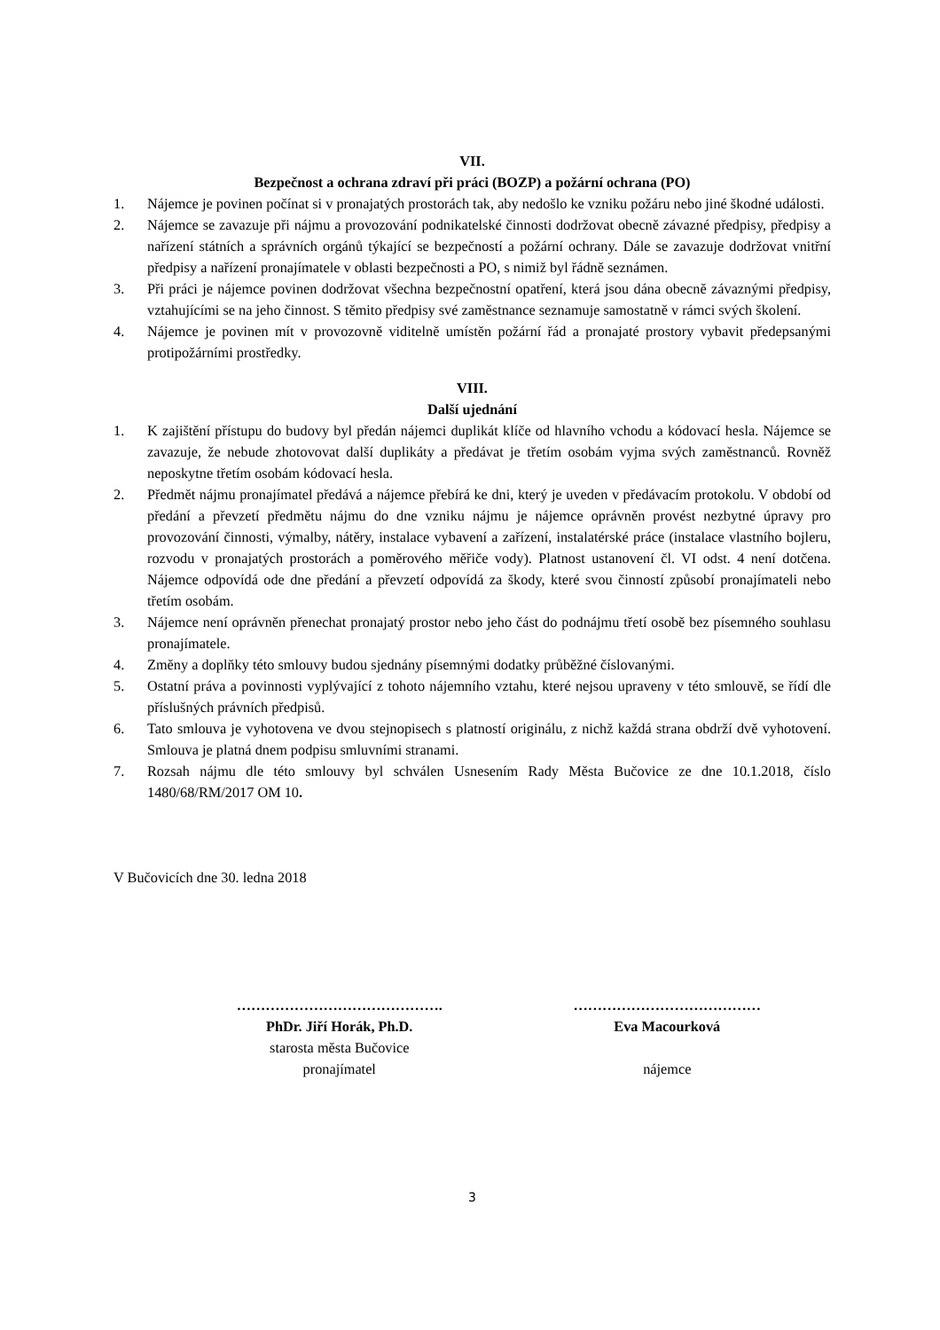VII.
Bezpečnost a ochrana zdraví při práci (BOZP) a požární ochrana (PO)
1. Nájemce je povinen počínat si v pronajatých prostorách tak, aby nedošlo ke vzniku požáru nebo jiné škodné události.
2. Nájemce se zavazuje při nájmu a provozování podnikatelské činnosti dodržovat obecně závazné předpisy, předpisy a nařízení státních a správních orgánů týkající se bezpečností a požární ochrany. Dále se zavazuje dodržovat vnitřní předpisy a nařízení pronajímatele v oblasti bezpečnosti a PO, s nimiž byl řádně seznámen.
3. Při práci je nájemce povinen dodržovat všechna bezpečnostní opatření, která jsou dána obecně závaznými předpisy, vztahujícími se na jeho činnost. S těmito předpisy své zaměstnance seznamuje samostatně v rámci svých školení.
4. Nájemce je povinen mít v provozovně viditelně umístěn požární řád a pronajaté prostory vybavit předepsanými protipožárními prostředky.
VIII.
Další ujednání
1. K zajištění přístupu do budovy byl předán nájemci duplikát klíče od hlavního vchodu a kódovací hesla. Nájemce se zavazuje, že nebude zhotovovat další duplikáty a předávat je třetím osobám vyjma svých zaměstnanců. Rovněž neposkytne třetím osobám kódovací hesla.
2. Předmět nájmu pronajímatel předává a nájemce přebírá ke dni, který je uveden v předávacím protokolu. V období od předání a převzetí předmětu nájmu do dne vzniku nájmu je nájemce oprávněn provést nezbytné úpravy pro provozování činnosti, výmalby, nátěry, instalace vybavení a zařízení, instalatérské práce (instalace vlastního bojleru, rozvodu v pronajatých prostorách a poměrového měřiče vody). Platnost ustanovení čl. VI odst. 4 není dotčena. Nájemce odpovídá ode dne předání a převzetí odpovídá za škody, které svou činností způsobí pronajímateli nebo třetím osobám.
3. Nájemce není oprávněn přenechat pronajatý prostor nebo jeho část do podnájmu třetí osobě bez písemného souhlasu pronajímatele.
4. Změny a doplňky této smlouvy budou sjednány písemnými dodatky průběžné číslovanými.
5. Ostatní práva a povinnosti vyplývající z tohoto nájemního vztahu, které nejsou upraveny v této smlouvě, se řídí dle příslušných právních předpisů.
6. Tato smlouva je vyhotovena ve dvou stejnopisech s platností originálu, z nichž každá strana obdrží dvě vyhotovení. Smlouva je platná dnem podpisu smluvními stranami.
7. Rozsah nájmu dle této smlouvy byl schválen Usnesením Rady Města Bučovice ze dne 10.1.2018, číslo 1480/68/RM/2017 OM 10.
V Bučovicích dne 30. ledna 2018
…………………………………….
PhDr. Jiří Horák, Ph.D.
starosta města Bučovice
pronajímatel
…………………………………
Eva Macourková
nájemce
3